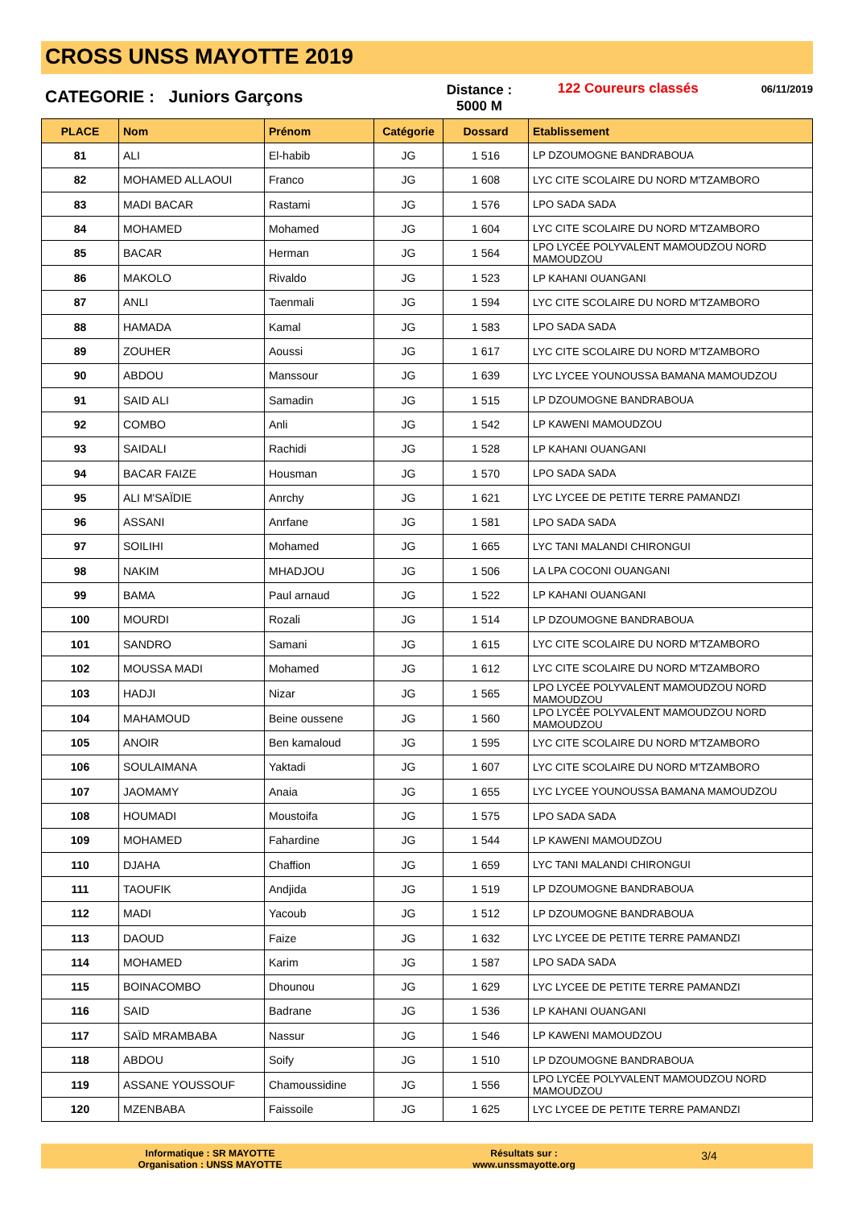CROSS UNSS MAYOTTE 2019
CATEGORIE : Juniors Garçons
Distance :
5000 M
122 Coureurs classés
06/11/2019
| PLACE | Nom | Prénom | Catégorie | Dossard | Etablissement |
| --- | --- | --- | --- | --- | --- |
| 81 | ALI | El-habib | JG | 1 516 | LP DZOUMOGNE BANDRABOUA |
| 82 | MOHAMED ALLAOUI | Franco | JG | 1 608 | LYC CITE SCOLAIRE DU NORD M'TZAMBORO |
| 83 | MADI BACAR | Rastami | JG | 1 576 | LPO SADA SADA |
| 84 | MOHAMED | Mohamed | JG | 1 604 | LYC CITE SCOLAIRE DU NORD M'TZAMBORO |
| 85 | BACAR | Herman | JG | 1 564 | LPO LYCÉE POLYVALENT MAMOUDZOU NORD MAMOUDZOU |
| 86 | MAKOLO | Rivaldo | JG | 1 523 | LP KAHANI OUANGANI |
| 87 | ANLI | Taenmali | JG | 1 594 | LYC CITE SCOLAIRE DU NORD M'TZAMBORO |
| 88 | HAMADA | Kamal | JG | 1 583 | LPO SADA SADA |
| 89 | ZOUHER | Aoussi | JG | 1 617 | LYC CITE SCOLAIRE DU NORD M'TZAMBORO |
| 90 | ABDOU | Manssour | JG | 1 639 | LYC LYCEE YOUNOUSSA BAMANA MAMOUDZOU |
| 91 | SAID ALI | Samadin | JG | 1 515 | LP DZOUMOGNE BANDRABOUA |
| 92 | COMBO | Anli | JG | 1 542 | LP KAWENI MAMOUDZOU |
| 93 | SAIDALI | Rachidi | JG | 1 528 | LP KAHANI OUANGANI |
| 94 | BACAR FAIZE | Housman | JG | 1 570 | LPO SADA SADA |
| 95 | ALI M'SAÏDIE | Anrchy | JG | 1 621 | LYC LYCEE DE PETITE TERRE PAMANDZI |
| 96 | ASSANI | Anrfane | JG | 1 581 | LPO SADA SADA |
| 97 | SOILIHI | Mohamed | JG | 1 665 | LYC TANI MALANDI CHIRONGUI |
| 98 | NAKIM | MHADJOU | JG | 1 506 | LA LPA COCONI OUANGANI |
| 99 | BAMA | Paul arnaud | JG | 1 522 | LP KAHANI OUANGANI |
| 100 | MOURDI | Rozali | JG | 1 514 | LP DZOUMOGNE BANDRABOUA |
| 101 | SANDRO | Samani | JG | 1 615 | LYC CITE SCOLAIRE DU NORD M'TZAMBORO |
| 102 | MOUSSA MADI | Mohamed | JG | 1 612 | LYC CITE SCOLAIRE DU NORD M'TZAMBORO |
| 103 | HADJI | Nizar | JG | 1 565 | LPO LYCÉE POLYVALENT MAMOUDZOU NORD MAMOUDZOU |
| 104 | MAHAMOUD | Beine oussene | JG | 1 560 | LPO LYCÉE POLYVALENT MAMOUDZOU NORD MAMOUDZOU |
| 105 | ANOIR | Ben kamaloud | JG | 1 595 | LYC CITE SCOLAIRE DU NORD M'TZAMBORO |
| 106 | SOULAIMANA | Yaktadi | JG | 1 607 | LYC CITE SCOLAIRE DU NORD M'TZAMBORO |
| 107 | JAOMAMY | Anaia | JG | 1 655 | LYC LYCEE YOUNOUSSA BAMANA MAMOUDZOU |
| 108 | HOUMADI | Moustoifa | JG | 1 575 | LPO SADA SADA |
| 109 | MOHAMED | Fahardine | JG | 1 544 | LP KAWENI MAMOUDZOU |
| 110 | DJAHA | Chaffion | JG | 1 659 | LYC TANI MALANDI CHIRONGUI |
| 111 | TAOUFIK | Andjida | JG | 1 519 | LP DZOUMOGNE BANDRABOUA |
| 112 | MADI | Yacoub | JG | 1 512 | LP DZOUMOGNE BANDRABOUA |
| 113 | DAOUD | Faize | JG | 1 632 | LYC LYCEE DE PETITE TERRE PAMANDZI |
| 114 | MOHAMED | Karim | JG | 1 587 | LPO SADA SADA |
| 115 | BOINACOMBO | Dhounou | JG | 1 629 | LYC LYCEE DE PETITE TERRE PAMANDZI |
| 116 | SAID | Badrane | JG | 1 536 | LP KAHANI OUANGANI |
| 117 | SAÏD MRAMBABA | Nassur | JG | 1 546 | LP KAWENI MAMOUDZOU |
| 118 | ABDOU | Soify | JG | 1 510 | LP DZOUMOGNE BANDRABOUA |
| 119 | ASSANE YOUSSOUF | Chamoussidine | JG | 1 556 | LPO LYCÉE POLYVALENT MAMOUDZOU NORD MAMOUDZOU |
| 120 | MZENBABA | Faissoile | JG | 1 625 | LYC LYCEE DE PETITE TERRE PAMANDZI |
Informatique : SR MAYOTTE
Organisation : UNSS MAYOTTE
Résultats sur :
www.unssmayotte.org
3/4